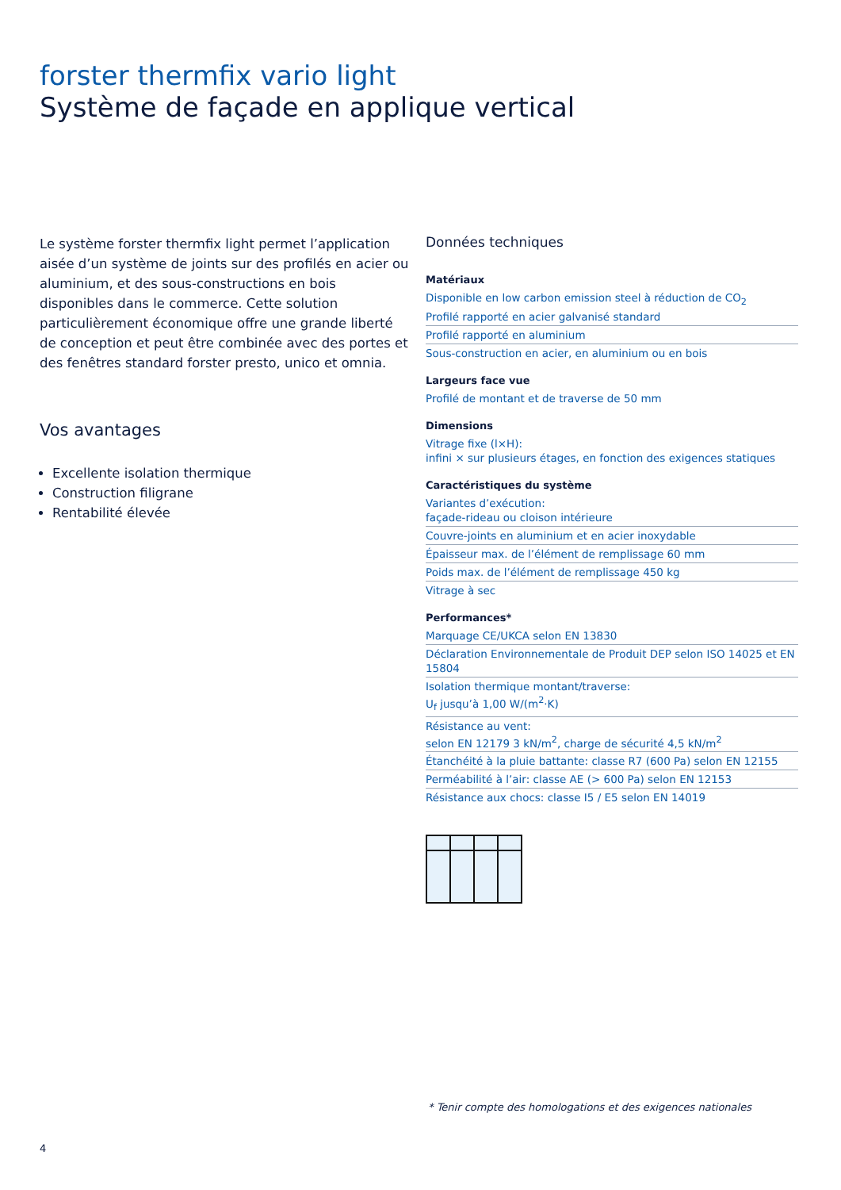forster thermfix vario light
Système de façade en applique vertical
Le système forster thermfix light permet l’application aisée d’un système de joints sur des profilés en acier ou aluminium, et des sous-constructions en bois disponibles dans le commerce. Cette solution particulièrement économique offre une grande liberté de conception et peut être combinée avec des portes et des fenêtres standard forster presto, unico et omnia.
Vos avantages
Excellente isolation thermique
Construction filigrane
Rentabilité élevée
Données techniques
Matériaux
Disponible en low carbon emission steel à réduction de CO<sub>2</sub>
Profilé rapporté en acier galvanisé standard
Profilé rapporté en aluminium
Sous-construction en acier, en aluminium ou en bois
Largeurs face vue
Profilé de montant et de traverse de 50 mm
Dimensions
Vitrage fixe (l×H):
infini × sur plusieurs étages, en fonction des exigences statiques
Caractéristiques du système
Variantes d’exécution:
façade-rideau ou cloison intérieure
Couvre-joints en aluminium et en acier inoxydable
Épaisseur max. de l’élément de remplissage 60 mm
Poids max. de l’élément de remplissage 450 kg
Vitrage à sec
Performances*
Marquage CE/UKCA selon EN 13830
Déclaration Environnementale de Produit DEP selon ISO 14025 et EN 15804
Isolation thermique montant/traverse:
U<sub>f</sub> jusqu’à 1,00 W/(m<sup>2</sup>·K)
Résistance au vent:
selon EN 12179 3 kN/m<sup>2</sup>, charge de sécurité 4,5 kN/m<sup>2</sup>
Étanchéité à la pluie battante: classe R7 (600 Pa) selon EN 12155
Perméabilité à l’air: classe AE (> 600 Pa) selon EN 12153
Résistance aux chocs: classe I5 / E5 selon EN 14019
* Tenir compte des homologations et des exigences nationales
4